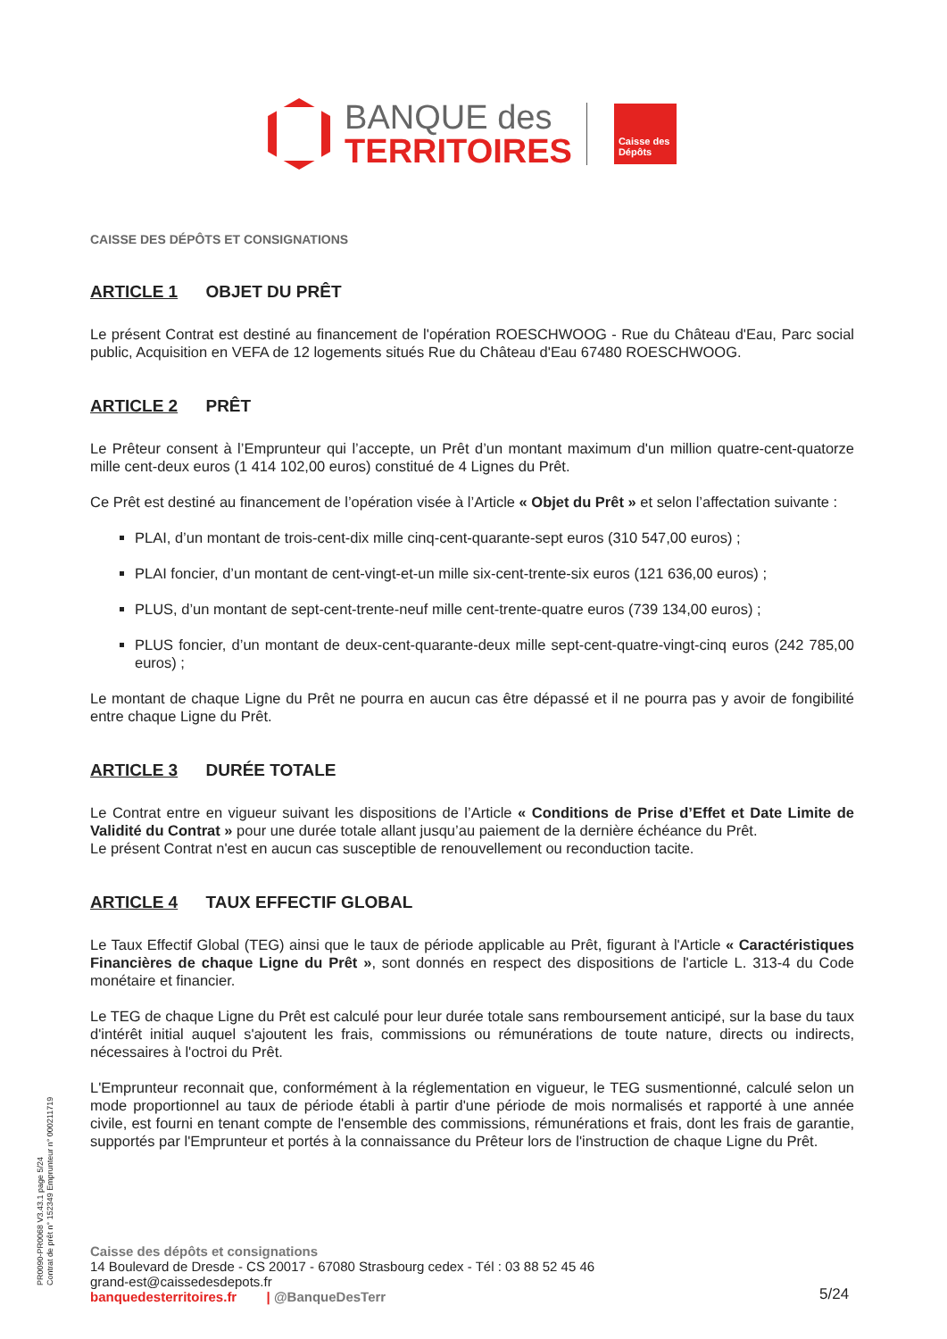BANQUE des
TERRITOIRES
Caisse des Dépôts
CAISSE DES DÉPÔTS ET CONSIGNATIONS
ARTICLE 1 OBJET DU PRÊT
Le présent Contrat est destiné au financement de l'opération ROESCHWOOG - Rue du Château d'Eau, Parc social public, Acquisition en VEFA de 12 logements situés Rue du Château d'Eau 67480 ROESCHWOOG.
ARTICLE 2 PRÊT
Le Prêteur consent à l’Emprunteur qui l’accepte, un Prêt d’un montant maximum d'un million quatre-cent-quatorze mille cent-deux euros (1 414 102,00 euros) constitué de 4 Lignes du Prêt.
Ce Prêt est destiné au financement de l’opération visée à l’Article « Objet du Prêt » et selon l’affectation suivante :
PLAI, d’un montant de trois-cent-dix mille cinq-cent-quarante-sept euros (310 547,00 euros) ;
PLAI foncier, d’un montant de cent-vingt-et-un mille six-cent-trente-six euros (121 636,00 euros) ;
PLUS, d’un montant de sept-cent-trente-neuf mille cent-trente-quatre euros (739 134,00 euros) ;
PLUS foncier, d’un montant de deux-cent-quarante-deux mille sept-cent-quatre-vingt-cinq euros (242 785,00 euros) ;
Le montant de chaque Ligne du Prêt ne pourra en aucun cas être dépassé et il ne pourra pas y avoir de fongibilité entre chaque Ligne du Prêt.
ARTICLE 3 DURÉE TOTALE
Le Contrat entre en vigueur suivant les dispositions de l’Article « Conditions de Prise d’Effet et Date Limite de Validité du Contrat » pour une durée totale allant jusqu’au paiement de la dernière échéance du Prêt.
Le présent Contrat n'est en aucun cas susceptible de renouvellement ou reconduction tacite.
ARTICLE 4 TAUX EFFECTIF GLOBAL
Le Taux Effectif Global (TEG) ainsi que le taux de période applicable au Prêt, figurant à l'Article « Caractéristiques Financières de chaque Ligne du Prêt », sont donnés en respect des dispositions de l'article L. 313-4 du Code monétaire et financier.
Le TEG de chaque Ligne du Prêt est calculé pour leur durée totale sans remboursement anticipé, sur la base du taux d'intérêt initial auquel s'ajoutent les frais, commissions ou rémunérations de toute nature, directs ou indirects, nécessaires à l'octroi du Prêt.
L'Emprunteur reconnait que, conformément à la réglementation en vigueur, le TEG susmentionné, calculé selon un mode proportionnel au taux de période établi à partir d'une période de mois normalisés et rapporté à une année civile, est fourni en tenant compte de l'ensemble des commissions, rémunérations et frais, dont les frais de garantie, supportés par l'Emprunteur et portés à la connaissance du Prêteur lors de l'instruction de chaque Ligne du Prêt.
PR0090-PR0068 V3.43.1 page 5/24
Contrat de prêt n° 152349 Emprunteur n° 000211719
Caisse des dépôts et consignations
14 Boulevard de Dresde - CS 20017 - 67080 Strasbourg cedex - Tél : 03 88 52 45 46
grand-est@caissedesdepots.fr
banquedesterritoires.fr | @BanqueDesTerr
5/24